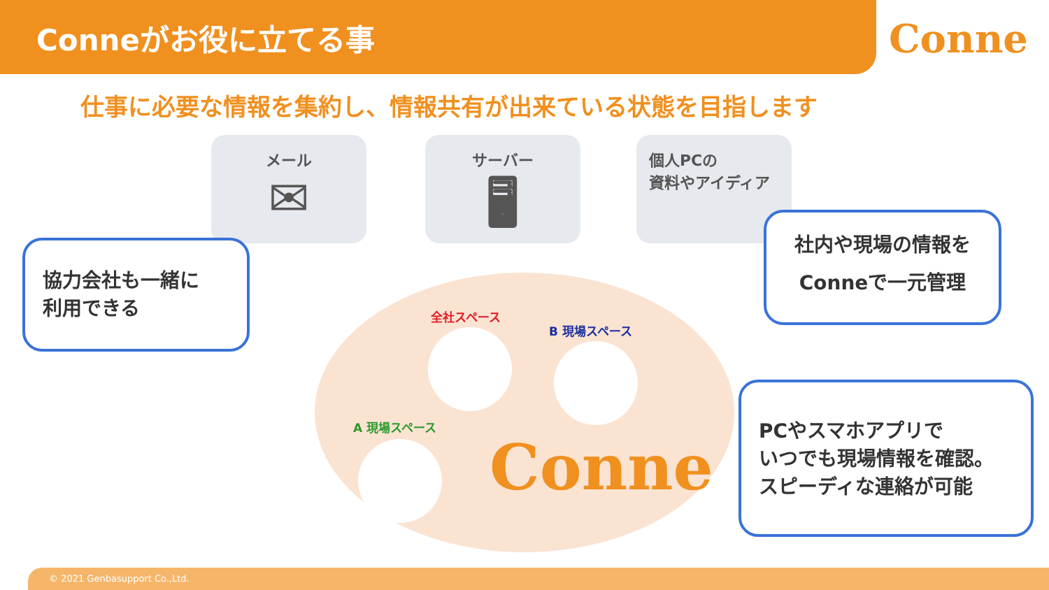Conneがお役に立てる事
Conne
仕事に必要な情報を集約し、情報共有が出来ている状態を目指します
メール
✉
サーバー
🖥
個人PCの
資料やアイディア
全社スペース
B 現場スペース
A 現場スペース
Conne
協力会社も一緒に
利用できる
社内や現場の情報を
Conneで一元管理
PCやスマホアプリで
いつでも現場情報を確認。
スピーディな連絡が可能
© 2021 Genbasupport Co.,Ltd.